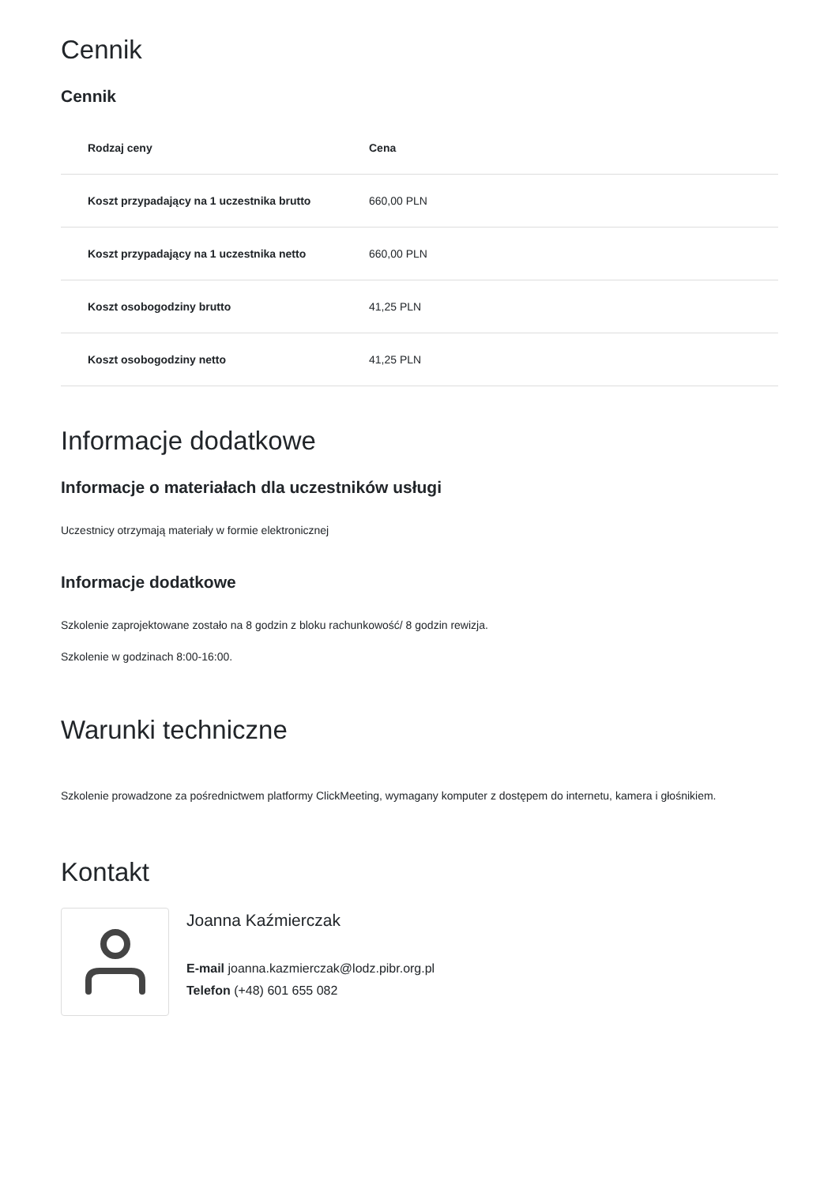Cennik
Cennik
| Rodzaj ceny | Cena |
| --- | --- |
| Koszt przypadający na 1 uczestnika brutto | 660,00 PLN |
| Koszt przypadający na 1 uczestnika netto | 660,00 PLN |
| Koszt osobogodziny brutto | 41,25 PLN |
| Koszt osobogodziny netto | 41,25 PLN |
Informacje dodatkowe
Informacje o materiałach dla uczestników usługi
Uczestnicy otrzymają materiały w formie elektronicznej
Informacje dodatkowe
Szkolenie zaprojektowane zostało na 8 godzin z bloku rachunkowość/ 8 godzin rewizja.
Szkolenie w godzinach 8:00-16:00.
Warunki techniczne
Szkolenie prowadzone za pośrednictwem platformy ClickMeeting, wymagany komputer z dostępem do internetu, kamera i głośnikiem.
Kontakt
Joanna Kaźmierczak
E-mail joanna.kazmierczak@lodz.pibr.org.pl
Telefon (+48) 601 655 082